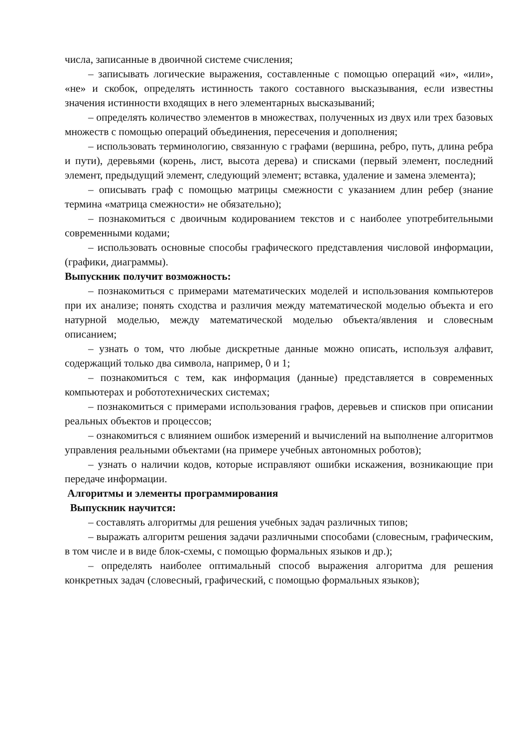числа, записанные в двоичной системе счисления;
– записывать логические выражения, составленные с помощью операций «и», «или», «не» и скобок, определять истинность такого составного высказывания, если известны значения истинности входящих в него элементарных высказываний;
– определять количество элементов в множествах, полученных из двух или трех базовых множеств с помощью операций объединения, пересечения и дополнения;
– использовать терминологию, связанную с графами (вершина, ребро, путь, длина ребра и пути), деревьями (корень, лист, высота дерева) и списками (первый элемент, последний элемент, предыдущий элемент, следующий элемент; вставка, удаление и замена элемента);
– описывать граф с помощью матрицы смежности с указанием длин ребер (знание термина «матрица смежности» не обязательно);
– познакомиться с двоичным кодированием текстов и с наиболее употребительными современными кодами;
– использовать основные способы графического представления числовой информации, (графики, диаграммы).
Выпускник получит возможность:
– познакомиться с примерами математических моделей и использования компьютеров при их анализе; понять сходства и различия между математической моделью объекта и его натурной моделью, между математической моделью объекта/явления и словесным описанием;
– узнать о том, что любые дискретные данные можно описать, используя алфавит, содержащий только два символа, например, 0 и 1;
– познакомиться с тем, как информация (данные) представляется в современных компьютерах и робототехнических системах;
– познакомиться с примерами использования графов, деревьев и списков при описании реальных объектов и процессов;
– ознакомиться с влиянием ошибок измерений и вычислений на выполнение алгоритмов управления реальными объектами (на примере учебных автономных роботов);
– узнать о наличии кодов, которые исправляют ошибки искажения, возникающие при передаче информации.
Алгоритмы и элементы программирования
Выпускник научится:
– составлять алгоритмы для решения учебных задач различных типов;
– выражать алгоритм решения задачи различными способами (словесным, графическим, в том числе и в виде блок-схемы, с помощью формальных языков и др.);
– определять наиболее оптимальный способ выражения алгоритма для решения конкретных задач (словесный, графический, с помощью формальных языков);